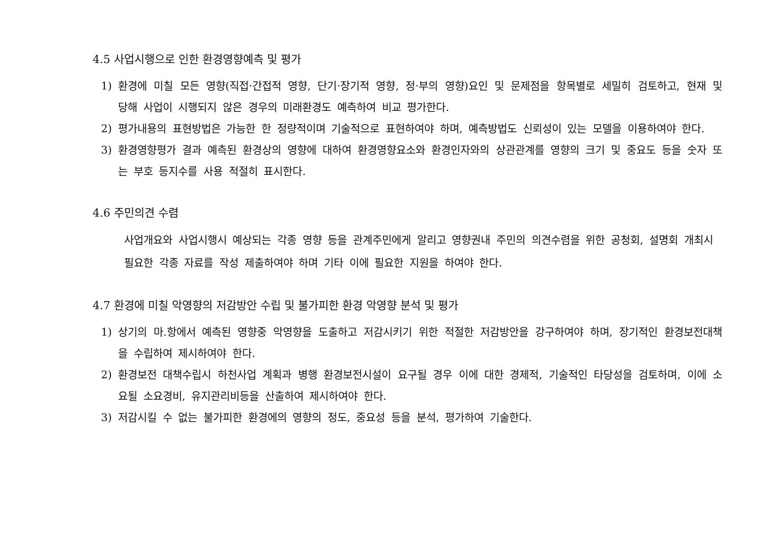4.5 사업시행으로 인한 환경영향예측 및 평가
1) 환경에 미칠 모든 영향(직접·간접적 영향, 단기·장기적 영향, 정·부의 영향)요인 및 문제점을 항목별로 세밀히 검토하고, 현재 및 당해 사업이 시행되지 않은 경우의 미래환경도 예측하여 비교 평가한다.
2) 평가내용의 표현방법은 가능한 한 정량적이며 기술적으로 표현하여야 하며, 예측방법도 신뢰성이 있는 모델을 이용하여야 한다.
3) 환경영향평가 결과 예측된 환경상의 영향에 대하여 환경영향요소와 환경인자와의 상관관계를 영향의 크기 및 중요도 등을 숫자 또는 부호 등지수를 사용 적절히 표시한다.
4.6 주민의견 수렴
사업개요와 사업시행시 예상되는 각종 영향 등을 관계주민에게 알리고 영향권내 주민의 의견수렴을 위한 공청회, 설명회 개최시 필요한 각종 자료를 작성 제출하여야 하며 기타 이에 필요한 지원을 하여야 한다.
4.7 환경에 미칠 악영향의 저감방안 수립 및 불가피한 환경 악영향 분석 및 평가
1) 상기의 마.항에서 예측된 영향중 악영향을 도출하고 저감시키기 위한 적절한 저감방안을 강구하여야 하며, 장기적인 환경보전대책을 수립하여 제시하여야 한다.
2) 환경보전 대책수립시 하천사업 계획과 병행 환경보전시설이 요구될 경우 이에 대한 경제적, 기술적인 타당성을 검토하며, 이에 소요될 소요경비, 유지관리비등을 산출하여 제시하여야 한다.
3) 저감시킬 수 없는 불가피한 환경에의 영향의 정도, 중요성 등을 분석, 평가하여 기술한다.